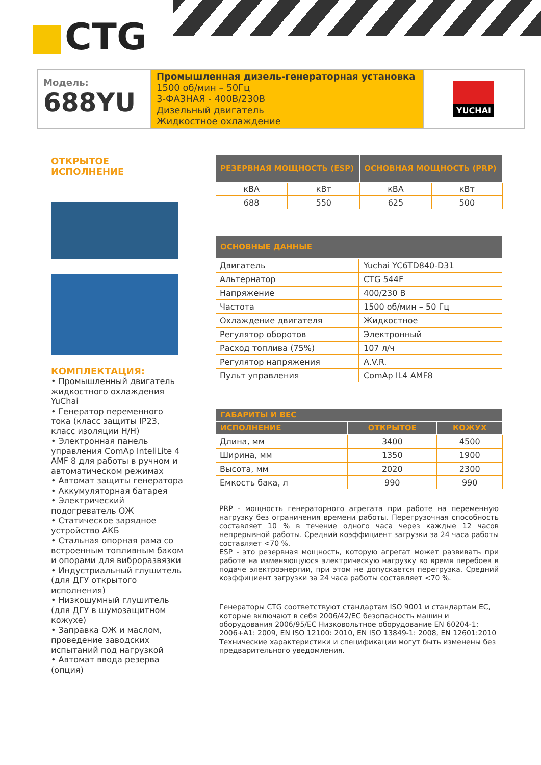CTG
Модель:
688YU
Промышленная дизель-генераторная установка
1500 об/мин – 50Гц
3-ФАЗНАЯ - 400В/230В
Дизельный двигатель
Жидкостное охлаждение
YUCHAI
ОТКРЫТОЕ ИСПОЛНЕНИЕ
КОМПЛЕКТАЦИЯ:
• Промышленный двигатель жидкостного охлаждения YuChai
• Генератор переменного тока (класс защиты IP23, класс изоляции H/H)
• Электронная панель управления ComAp InteliLite 4 AMF 8 для работы в ручном и автоматическом режимах
• Автомат защиты генератора
• Аккумуляторная батарея
• Электрический подогреватель ОЖ
• Статическое зарядное устройство АКБ
• Стальная опорная рама со встроенным топливным баком и опорами для виброразвязки
• Индустриальный глушитель (для ДГУ открытого исполнения)
• Низкошумный глушитель (для ДГУ в шумозащитном кожухе)
• Заправка ОЖ и маслом, проведение заводских испытаний под нагрузкой
• Автомат ввода резерва (опция)
| РЕЗЕРВНАЯ МОЩНОСТЬ (ESP) | | ОСНОВНАЯ МОЩНОСТЬ (PRP) | |
| --- | --- | --- | --- |
| кВА | кВт | кВА | кВт |
| 688 | 550 | 625 | 500 |
| ОСНОВНЫЕ ДАННЫЕ | |
| --- | --- |
| Двигатель | Yuchai YC6TD840-D31 |
| Альтернатор | CTG 544F |
| Напряжение | 400/230 В |
| Частота | 1500 об/мин – 50 Гц |
| Охлаждение двигателя | Жидкостное |
| Регулятор оборотов | Электронный |
| Расход топлива (75%) | 107 л/ч |
| Регулятор напряжения | A.V.R. |
| Пульт управления | ComAp IL4 AMF8 |
| ГАБАРИТЫ И ВЕС | | |
| --- | --- | --- |
| ИСПОЛНЕНИЕ | ОТКРЫТОЕ | КОЖУХ |
| Длина, мм | 3400 | 4500 |
| Ширина, мм | 1350 | 1900 |
| Высота, мм | 2020 | 2300 |
| Емкость бака, л | 990 | 990 |
PRP - мощность генераторного агрегата при работе на переменную нагрузку без ограничения времени работы. Перегрузочная способность составляет 10 % в течение одного часа через каждые 12 часов непрерывной работы. Средний коэффициент загрузки за 24 часа работы составляет <70 %.
ESP - это резервная мощность, которую агрегат может развивать при работе на изменяющуюся электрическую нагрузку во время перебоев в подаче электроэнергии, при этом не допускается перегрузка. Средний коэффициент загрузки за 24 часа работы составляет <70 %.
Генераторы CTG соответствуют стандартам ISO 9001 и стандартам ЕС, которые включают в себя 2006/42/EC безопасность машин и оборудования 2006/95/EC Низковольтное оборудование EN 60204-1: 2006+A1: 2009, EN ISO 12100: 2010, EN ISO 13849-1: 2008, EN 12601:2010
Технические характеристики и спецификации могут быть изменены без предварительного уведомления.